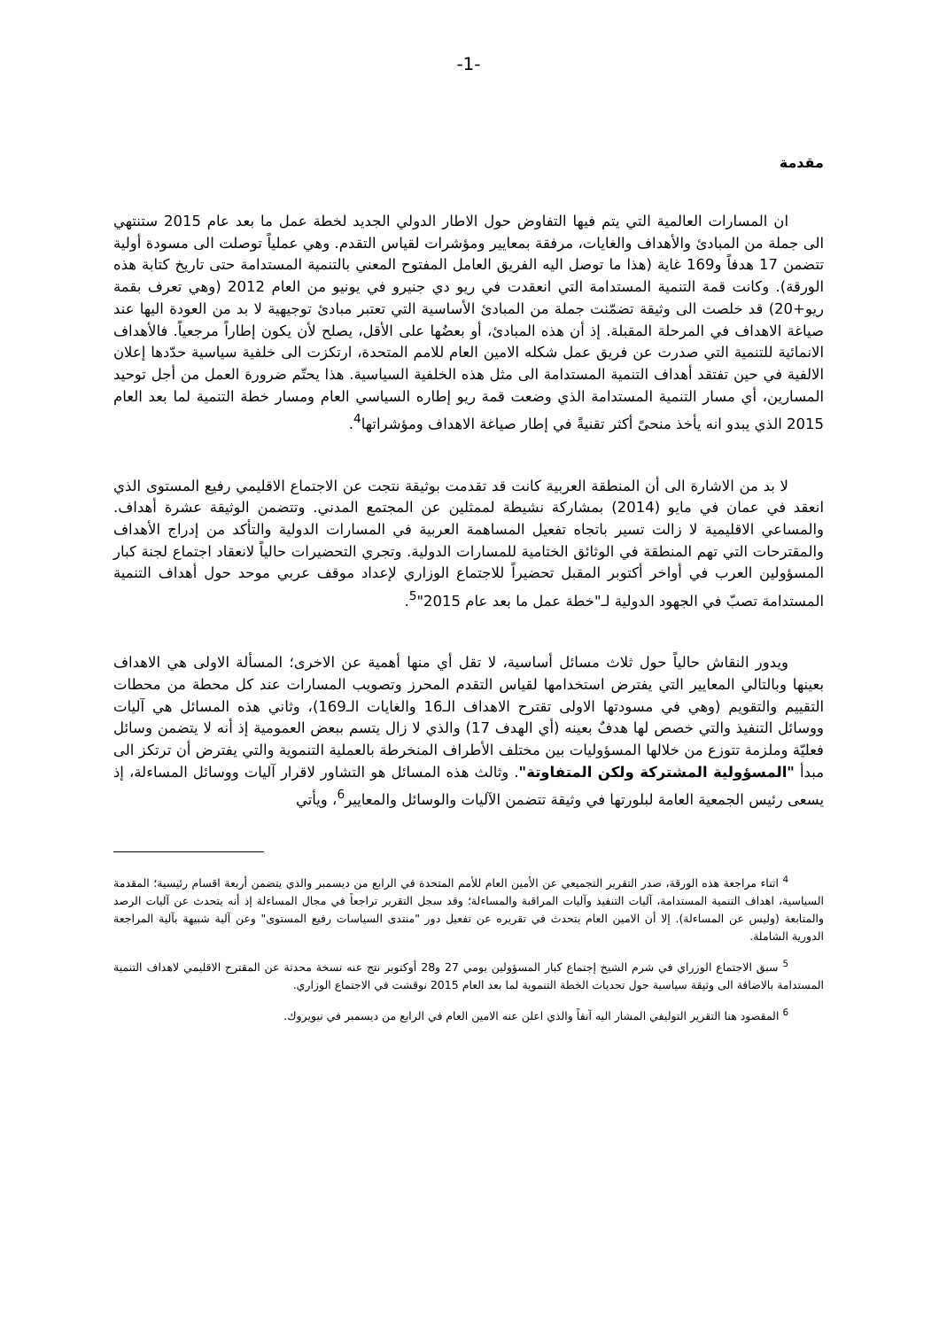-1-
مقدمة
ان المسارات العالمية التي يتم فيها التفاوض حول الاطار الدولي الجديد لخطة عمل ما بعد عام 2015 ستنتهي الى جملة من المبادئ والأهداف والغايات، مرفقة بمعايير ومؤشرات لقياس التقدم. وهي عملياً توصلت الى مسودة أولية تتضمن 17 هدفاً و169 غاية (هذا ما توصل اليه الفريق العامل المفتوح المعني بالتنمية المستدامة حتى تاريخ كتابة هذه الورقة). وكانت قمة التنمية المستدامة التي انعقدت في ريو دي جنيرو في يونيو من العام 2012 (وهي تعرف بقمة ريو+20) قد خلصت الى وثيقة تضمّنت جملة من المبادئ الأساسية التي تعتبر مبادئ توجيهية لا بد من العودة اليها عند صياغة الاهداف في المرحلة المقبلة. إذ أن هذه المبادئ، أو بعضُها على الأقل، يصلح لأن يكون إطاراً مرجعياً. فالأهداف الانمائية للتنمية التي صدرت عن فريق عمل شكله الامين العام للامم المتحدة، ارتكزت الى خلفية سياسية حدّدها إعلان الالفية في حين تفتقد أهداف التنمية المستدامة الى مثل هذه الخلفية السياسية. هذا يحتّم ضرورة العمل من أجل توحيد المسارين، أي مسار التنمية المستدامة الذي وضعت قمة ريو إطاره السياسي العام ومسار خطة التنمية لما بعد العام 2015 الذي يبدو انه يأخذ منحىً أكثر تقنيةً في إطار صياغة الاهداف ومؤشراتها<sup>4</sup>.
لا بد من الاشارة الى أن المنطقة العربية كانت قد تقدمت بوثيقة نتجت عن الاجتماع الاقليمي رفيع المستوى الذي انعقد في عمان في مايو (2014) بمشاركة نشيطة لممثلين عن المجتمع المدني. وتتضمن الوثيقة عشرة أهداف. والمساعي الاقليمية لا زالت تسير باتجاه تفعيل المساهمة العربية في المسارات الدولية والتأكد من إدراج الأهداف والمقترحات التي تهم المنطقة في الوثائق الختامية للمسارات الدولية. وتجري التحضيرات حالياً لانعقاد اجتماع لجنة كبار المسؤولين العرب في أواخر أكتوبر المقبل تحضيراً للاجتماع الوزاري لإعداد موقف عربي موحد حول أهداف التنمية المستدامة تصبّ في الجهود الدولية لـ"خطة عمل ما بعد عام 2015"<sup>5</sup>.
ويدور النقاش حالياً حول ثلاث مسائل أساسية، لا تقل أي منها أهمية عن الاخرى؛ المسألة الاولى هي الاهداف بعينها وبالتالي المعايير التي يفترض استخدامها لقياس التقدم المحرز وتصويب المسارات عند كل محطة من محطات التقييم والتقويم (وهي في مسودتها الاولى تقترح الاهداف الـ16 والغايات الـ169)، وثاني هذه المسائل هي آليات ووسائل التنفيذ والتي خصص لها هدفٌ بعينه (أي الهدف 17) والذي لا زال يتسم ببعض العمومية إذ أنه لا يتضمن وسائل فعليّة وملزمة تتوزع من خلالها المسؤوليات بين مختلف الأطراف المنخرطة بالعملية التنموية والتي يفترض أن ترتكز الى مبدأ "المسؤولية المشتركة ولكن المتفاوتة". وثالث هذه المسائل هو التشاور لاقرار آليات ووسائل المساءلة، إذ يسعى رئيس الجمعية العامة لبلورتها في وثيقة تتضمن الآليات والوسائل والمعايير<sup>6</sup>، ويأتي
<sup>4</sup> اثناء مراجعة هذه الورقة، صدر التقرير التجميعي عن الأمين العام للأمم المتحدة في الرابع من ديسمبر والذي يتضمن أربعة اقسام رئيسية؛ المقدمة السياسية، اهداف التنمية المستدامة، آليات التنفيذ وآليات المراقبة والمساءلة؛ وقد سجل التقرير تراجعاً في مجال المساءلة إذ أنه يتحدث عن آليات الرصد والمتابعة (وليس عن المساءلة). إلا أن الامين العام يتحدث في تقريره عن تفعيل دور "منتدى السياسات رفيع المستوى" وعن آلية شبيهة بآلية المراجعة الدورية الشاملة.
<sup>5</sup> سبق الاجتماع الوزراي في شرم الشيخ إجتماع كبار المسؤولين يومي 27 و28 أوكتوبر نتج عنه نسخة محدثة عن المقترح الاقليمي لاهداف التنمية المستدامة بالاضافة الى وثيقة سياسية حول تحديات الخطة التنموية لما بعد العام 2015 نوقشت في الاجتماع الوزاري.
<sup>6</sup> المقصود هنا التقرير التوليفي المشار اليه آنفاً والذي اعلن عنه الامين العام في الرابع من ديسمبر في نيويروك.